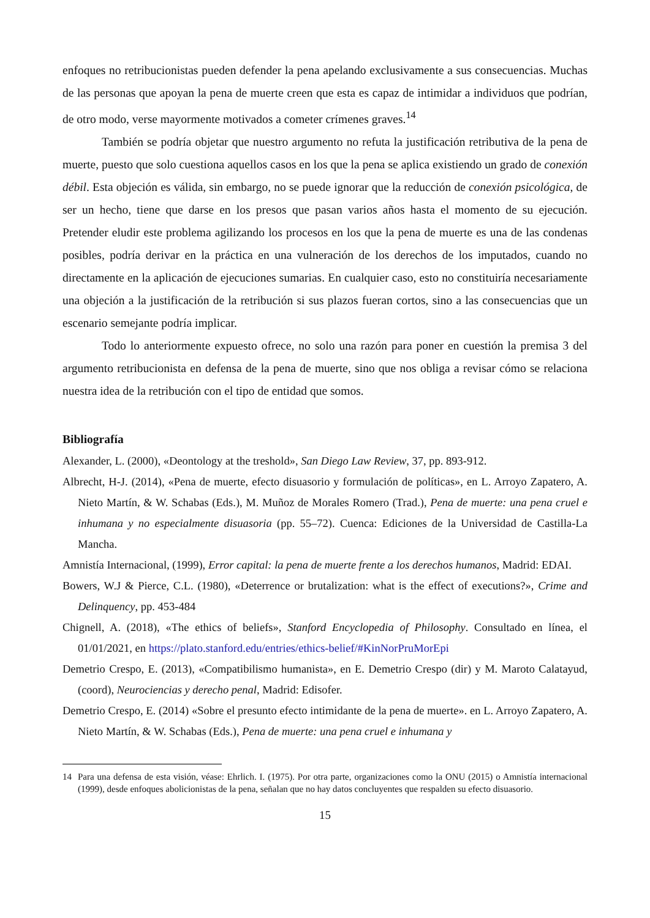enfoques no retribucionistas pueden defender la pena apelando exclusivamente a sus consecuencias. Muchas de las personas que apoyan la pena de muerte creen que esta es capaz de intimidar a individuos que podrían, de otro modo, verse mayormente motivados a cometer crímenes graves.<sup>14</sup>
También se podría objetar que nuestro argumento no refuta la justificación retributiva de la pena de muerte, puesto que solo cuestiona aquellos casos en los que la pena se aplica existiendo un grado de conexión débil. Esta objeción es válida, sin embargo, no se puede ignorar que la reducción de conexión psicológica, de ser un hecho, tiene que darse en los presos que pasan varios años hasta el momento de su ejecución. Pretender eludir este problema agilizando los procesos en los que la pena de muerte es una de las condenas posibles, podría derivar en la práctica en una vulneración de los derechos de los imputados, cuando no directamente en la aplicación de ejecuciones sumarias. En cualquier caso, esto no constituiría necesariamente una objeción a la justificación de la retribución si sus plazos fueran cortos, sino a las consecuencias que un escenario semejante podría implicar.
Todo lo anteriormente expuesto ofrece, no solo una razón para poner en cuestión la premisa 3 del argumento retribucionista en defensa de la pena de muerte, sino que nos obliga a revisar cómo se relaciona nuestra idea de la retribución con el tipo de entidad que somos.
Bibliografía
Alexander, L. (2000), «Deontology at the treshold», San Diego Law Review, 37, pp. 893-912.
Albrecht, H-J. (2014), «Pena de muerte, efecto disuasorio y formulación de políticas», en L. Arroyo Zapatero, A. Nieto Martín, & W. Schabas (Eds.), M. Muñoz de Morales Romero (Trad.), Pena de muerte: una pena cruel e inhumana y no especialmente disuasoria (pp. 55–72). Cuenca: Ediciones de la Universidad de Castilla-La Mancha.
Amnistía Internacional, (1999), Error capital: la pena de muerte frente a los derechos humanos, Madrid: EDAI.
Bowers, W.J & Pierce, C.L. (1980), «Deterrence or brutalization: what is the effect of executions?», Crime and Delinquency, pp. 453-484
Chignell, A. (2018), «The ethics of beliefs», Stanford Encyclopedia of Philosophy. Consultado en línea, el 01/01/2021, en https://plato.stanford.edu/entries/ethics-belief/#KinNorPruMorEpi
Demetrio Crespo, E. (2013), «Compatibilismo humanista», en E. Demetrio Crespo (dir) y M. Maroto Calatayud, (coord), Neurociencias y derecho penal, Madrid: Edisofer.
Demetrio Crespo, E. (2014) «Sobre el presunto efecto intimidante de la pena de muerte». en L. Arroyo Zapatero, A. Nieto Martín, & W. Schabas (Eds.), Pena de muerte: una pena cruel e inhumana y
14 Para una defensa de esta visión, véase: Ehrlich. I. (1975). Por otra parte, organizaciones como la ONU (2015) o Amnistía internacional (1999), desde enfoques abolicionistas de la pena, señalan que no hay datos concluyentes que respalden su efecto disuasorio.
15